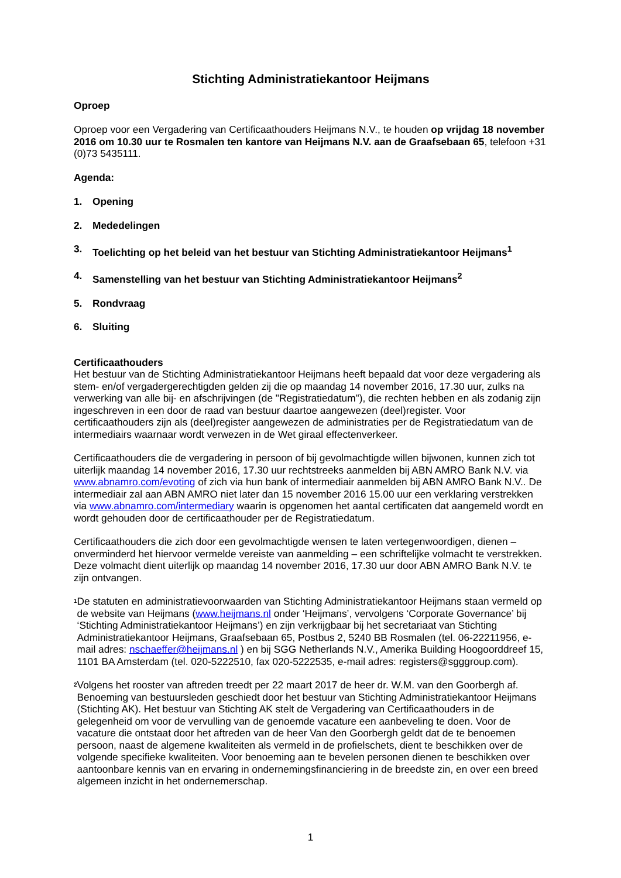Stichting Administratiekantoor Heijmans
Oproep
Oproep voor een Vergadering van Certificaathouders Heijmans N.V., te houden op vrijdag 18 november 2016 om 10.30 uur te Rosmalen ten kantore van Heijmans N.V. aan de Graafsebaan 65, telefoon +31 (0)73 5435111.
Agenda:
1. Opening
2. Mededelingen
3. Toelichting op het beleid van het bestuur van Stichting Administratiekantoor Heijmans<sup>1</sup>
4. Samenstelling van het bestuur van Stichting Administratiekantoor Heijmans<sup>2</sup>
5. Rondvraag
6. Sluiting
Certificaathouders
Het bestuur van de Stichting Administratiekantoor Heijmans heeft bepaald dat voor deze vergadering als stem- en/of vergadergerechtigden gelden zij die op maandag 14 november 2016, 17.30 uur, zulks na verwerking van alle bij- en afschrijvingen (de "Registratiedatum"), die rechten hebben en als zodanig zijn ingeschreven in een door de raad van bestuur daartoe aangewezen (deel)register. Voor certificaathouders zijn als (deel)register aangewezen de administraties per de Registratiedatum van de intermediairs waarnaar wordt verwezen in de Wet giraal effectenverkeer.
Certificaathouders die de vergadering in persoon of bij gevolmachtigde willen bijwonen, kunnen zich tot uiterlijk maandag 14 november 2016, 17.30 uur rechtstreeks aanmelden bij ABN AMRO Bank N.V. via www.abnamro.com/evoting of zich via hun bank of intermediair aanmelden bij ABN AMRO Bank N.V.. De intermediair zal aan ABN AMRO niet later dan 15 november 2016 15.00 uur een verklaring verstrekken via www.abnamro.com/intermediary waarin is opgenomen het aantal certificaten dat aangemeld wordt en wordt gehouden door de certificaathouder per de Registratiedatum.
Certificaathouders die zich door een gevolmachtigde wensen te laten vertegenwoordigen, dienen – onverminderd het hiervoor vermelde vereiste van aanmelding – een schriftelijke volmacht te verstrekken. Deze volmacht dient uiterlijk op maandag 14 november 2016, 17.30 uur door ABN AMRO Bank N.V. te zijn ontvangen.
<sup>1</sup>
De statuten en administratievoorwaarden van Stichting Administratiekantoor Heijmans staan vermeld op de website van Heijmans (www.heijmans.nl onder ‘Heijmans’, vervolgens ‘Corporate Governance’ bij ‘Stichting Administratiekantoor Heijmans’) en zijn verkrijgbaar bij het secretariaat van Stichting Administratiekantoor Heijmans, Graafsebaan 65, Postbus 2, 5240 BB Rosmalen (tel. 06-22211956, e-mail adres: nschaeffer@heijmans.nl ) en bij SGG Netherlands N.V., Amerika Building Hoogoorddreef 15, 1101 BA Amsterdam (tel. 020-5222510, fax 020-5222535, e-mail adres: registers@sgggroup.com).
<sup>2</sup>
Volgens het rooster van aftreden treedt per 22 maart 2017 de heer dr. W.M. van den Goorbergh af. Benoeming van bestuursleden geschiedt door het bestuur van Stichting Administratiekantoor Heijmans (Stichting AK). Het bestuur van Stichting AK stelt de Vergadering van Certificaathouders in de gelegenheid om voor de vervulling van de genoemde vacature een aanbeveling te doen. Voor de vacature die ontstaat door het aftreden van de heer Van den Goorbergh geldt dat de te benoemen persoon, naast de algemene kwaliteiten als vermeld in de profielschets, dient te beschikken over de volgende specifieke kwaliteiten. Voor benoeming aan te bevelen personen dienen te beschikken over aantoonbare kennis van en ervaring in ondernemingsfinanciering in de breedste zin, en over een breed algemeen inzicht in het ondernemerschap.
1